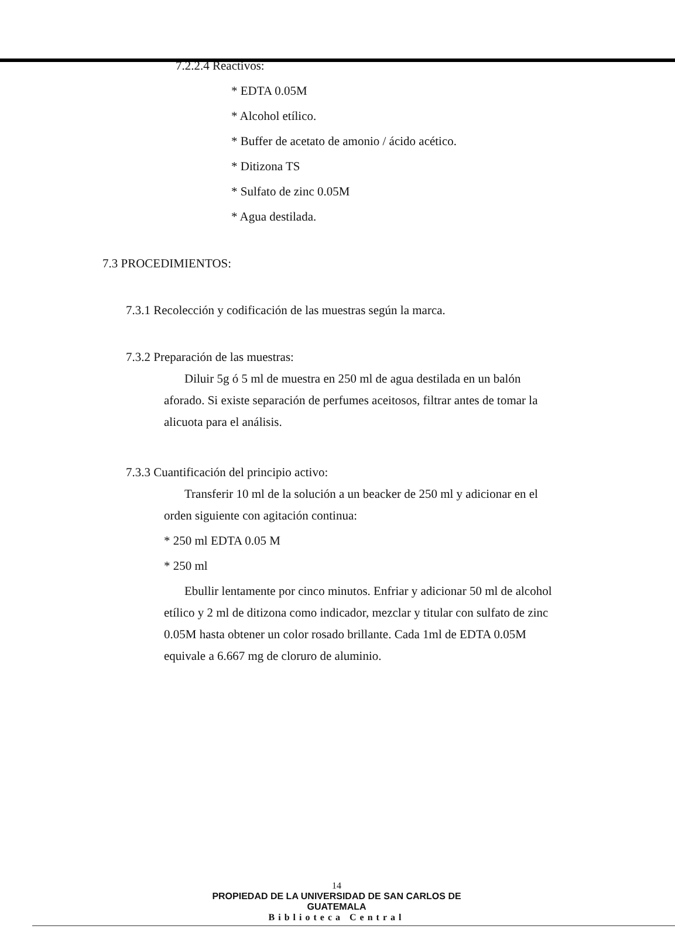7.2.2.4 Reactivos:
* EDTA 0.05M
* Alcohol etílico.
* Buffer de acetato de amonio / ácido acético.
* Ditizona TS
* Sulfato de zinc 0.05M
* Agua destilada.
7.3 PROCEDIMIENTOS:
7.3.1 Recolección y codificación de las muestras según la marca.
7.3.2 Preparación de las muestras:
Diluir 5g ó 5 ml de muestra en 250 ml de agua destilada en un balón aforado. Si existe separación de perfumes aceitosos, filtrar antes de tomar la alicuota para el análisis.
7.3.3 Cuantificación del principio activo:
Transferir 10 ml de la solución a un beacker de 250 ml y adicionar en el orden siguiente con agitación continua:
* 250 ml EDTA 0.05 M
* 250 ml
Ebullir lentamente por cinco minutos. Enfriar y adicionar 50 ml de alcohol etílico y 2 ml de ditizona como indicador, mezclar y titular con sulfato de zinc 0.05M hasta obtener un color rosado brillante. Cada 1ml de EDTA 0.05M equivale a 6.667 mg de cloruro de aluminio.
14
PROPIEDAD DE LA UNIVERSIDAD DE SAN CARLOS DE GUATEMALA
Biblioteca Central